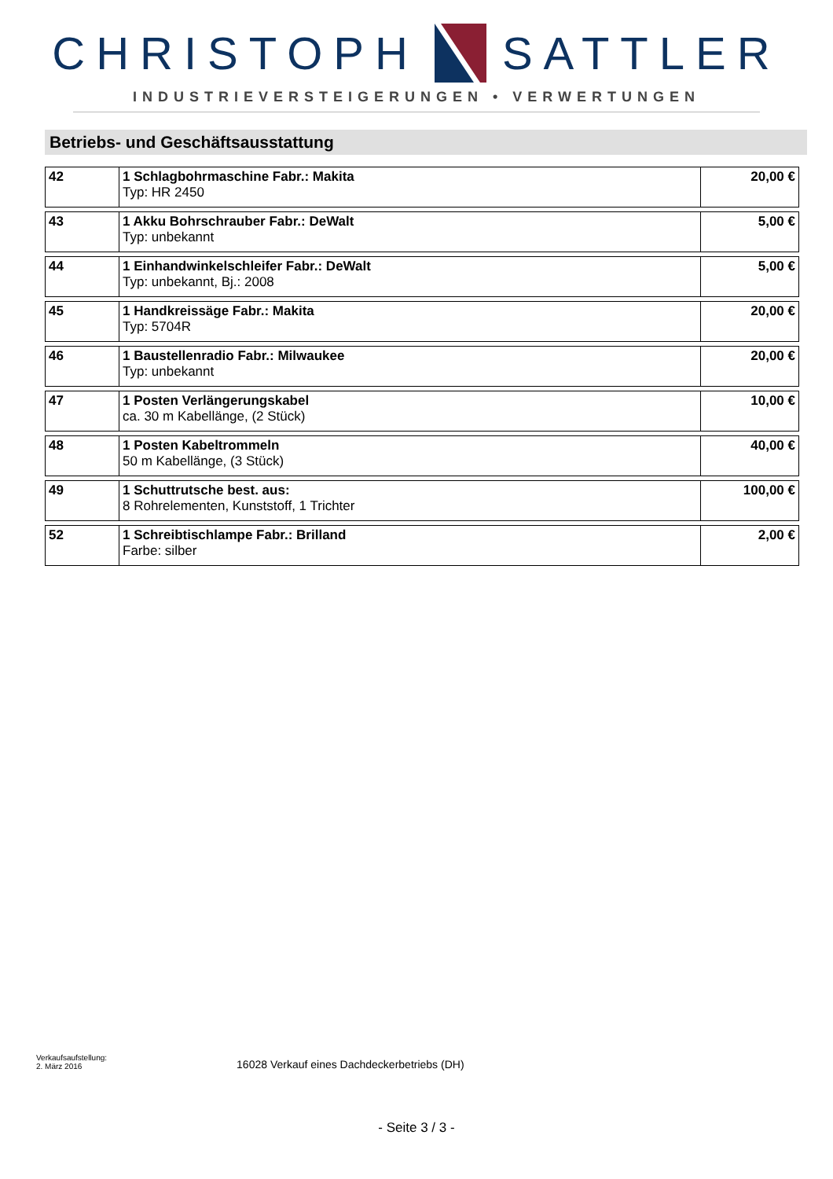CHRISTOPH SATTLER
INDUSTRIEVERSTEIGERUNGEN • VERWERTUNGEN
Betriebs- und Geschäftsausstattung
| 42 | 1 Schlagbohrmaschine Fabr.: Makita Typ: HR 2450 | 20,00 € |
| 43 | 1 Akku Bohrschrauber Fabr.: DeWalt Typ: unbekannt | 5,00 € |
| 44 | 1 Einhandwinkelschleifer Fabr.: DeWalt Typ: unbekannt, Bj.: 2008 | 5,00 € |
| 45 | 1 Handkreissäge Fabr.: Makita Typ: 5704R | 20,00 € |
| 46 | 1 Baustellenradio Fabr.: Milwaukee Typ: unbekannt | 20,00 € |
| 47 | 1 Posten Verlängerungskabel ca. 30 m Kabellänge, (2 Stück) | 10,00 € |
| 48 | 1 Posten Kabeltrommeln 50 m Kabellänge, (3 Stück) | 40,00 € |
| 49 | 1 Schuttrutsche best. aus: 8 Rohrelementen, Kunststoff, 1 Trichter | 100,00 € |
| 52 | 1 Schreibtischlampe Fabr.: Brilland Farbe: silber | 2,00 € |
Verkaufsaufstellung:
2. März 2016
16028 Verkauf eines Dachdeckerbetriebs (DH)
- Seite 3 / 3 -